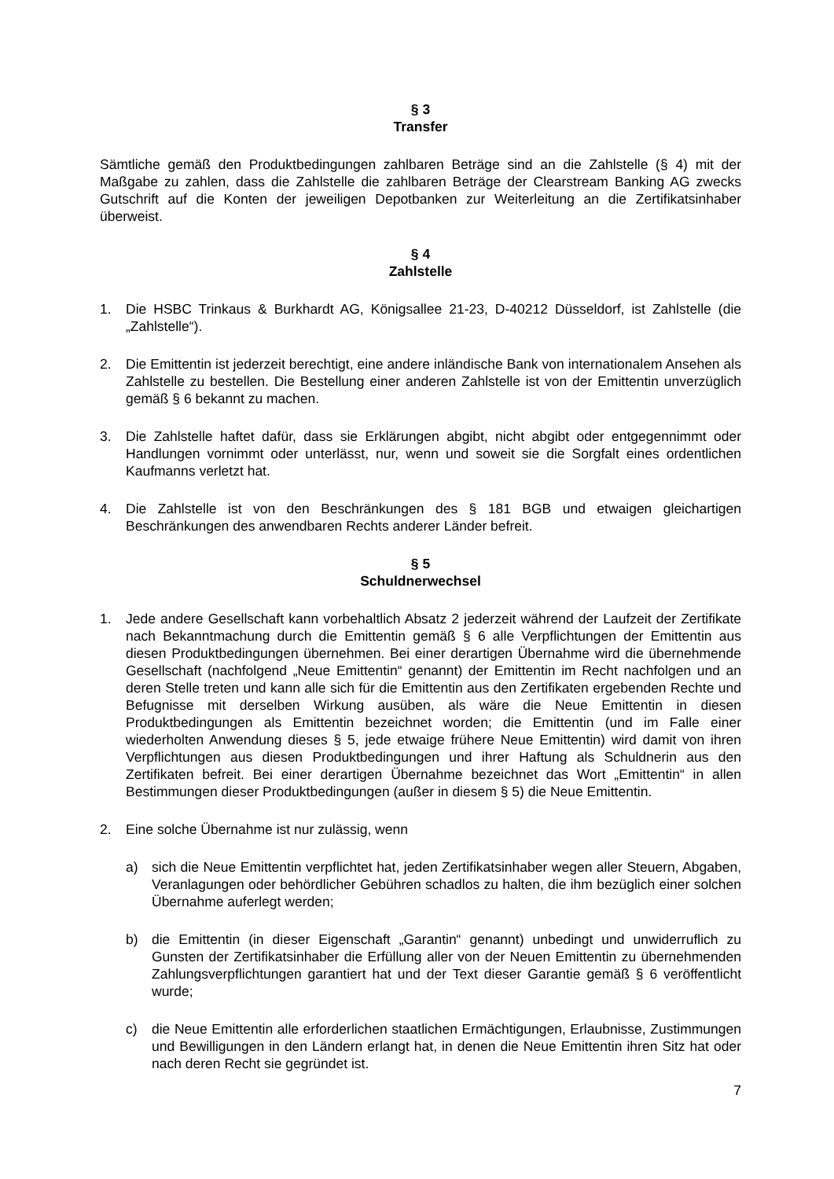§ 3
Transfer
Sämtliche gemäß den Produktbedingungen zahlbaren Beträge sind an die Zahlstelle (§ 4) mit der Maßgabe zu zahlen, dass die Zahlstelle die zahlbaren Beträge der Clearstream Banking AG zwecks Gutschrift auf die Konten der jeweiligen Depotbanken zur Weiterleitung an die Zertifikatsinhaber überweist.
§ 4
Zahlstelle
1. Die HSBC Trinkaus & Burkhardt AG, Königsallee 21-23, D-40212 Düsseldorf, ist Zahlstelle (die „Zahlstelle“).
2. Die Emittentin ist jederzeit berechtigt, eine andere inländische Bank von internationalem Ansehen als Zahlstelle zu bestellen. Die Bestellung einer anderen Zahlstelle ist von der Emittentin unverzüglich gemäß § 6 bekannt zu machen.
3. Die Zahlstelle haftet dafür, dass sie Erklärungen abgibt, nicht abgibt oder entgegennimmt oder Handlungen vornimmt oder unterlässt, nur, wenn und soweit sie die Sorgfalt eines ordentlichen Kaufmanns verletzt hat.
4. Die Zahlstelle ist von den Beschränkungen des § 181 BGB und etwaigen gleichartigen Beschränkungen des anwendbaren Rechts anderer Länder befreit.
§ 5
Schuldnerwechsel
1. Jede andere Gesellschaft kann vorbehaltlich Absatz 2 jederzeit während der Laufzeit der Zertifikate nach Bekanntmachung durch die Emittentin gemäß § 6 alle Verpflichtungen der Emittentin aus diesen Produktbedingungen übernehmen. Bei einer derartigen Übernahme wird die übernehmende Gesellschaft (nachfolgend „Neue Emittentin“ genannt) der Emittentin im Recht nachfolgen und an deren Stelle treten und kann alle sich für die Emittentin aus den Zertifikaten ergebenden Rechte und Befugnisse mit derselben Wirkung ausüben, als wäre die Neue Emittentin in diesen Produktbedingungen als Emittentin bezeichnet worden; die Emittentin (und im Falle einer wiederholten Anwendung dieses § 5, jede etwaige frühere Neue Emittentin) wird damit von ihren Verpflichtungen aus diesen Produktbedingungen und ihrer Haftung als Schuldnerin aus den Zertifikaten befreit. Bei einer derartigen Übernahme bezeichnet das Wort „Emittentin“ in allen Bestimmungen dieser Produktbedingungen (außer in diesem § 5) die Neue Emittentin.
2. Eine solche Übernahme ist nur zulässig, wenn
a) sich die Neue Emittentin verpflichtet hat, jeden Zertifikatsinhaber wegen aller Steuern, Abgaben, Veranlagungen oder behördlicher Gebühren schadlos zu halten, die ihm bezüglich einer solchen Übernahme auferlegt werden;
b) die Emittentin (in dieser Eigenschaft „Garantin“ genannt) unbedingt und unwiderruflich zu Gunsten der Zertifikatsinhaber die Erfüllung aller von der Neuen Emittentin zu übernehmenden Zahlungsverpflichtungen garantiert hat und der Text dieser Garantie gemäß § 6 veröffentlicht wurde;
c) die Neue Emittentin alle erforderlichen staatlichen Ermächtigungen, Erlaubnisse, Zustimmungen und Bewilligungen in den Ländern erlangt hat, in denen die Neue Emittentin ihren Sitz hat oder nach deren Recht sie gegründet ist.
7